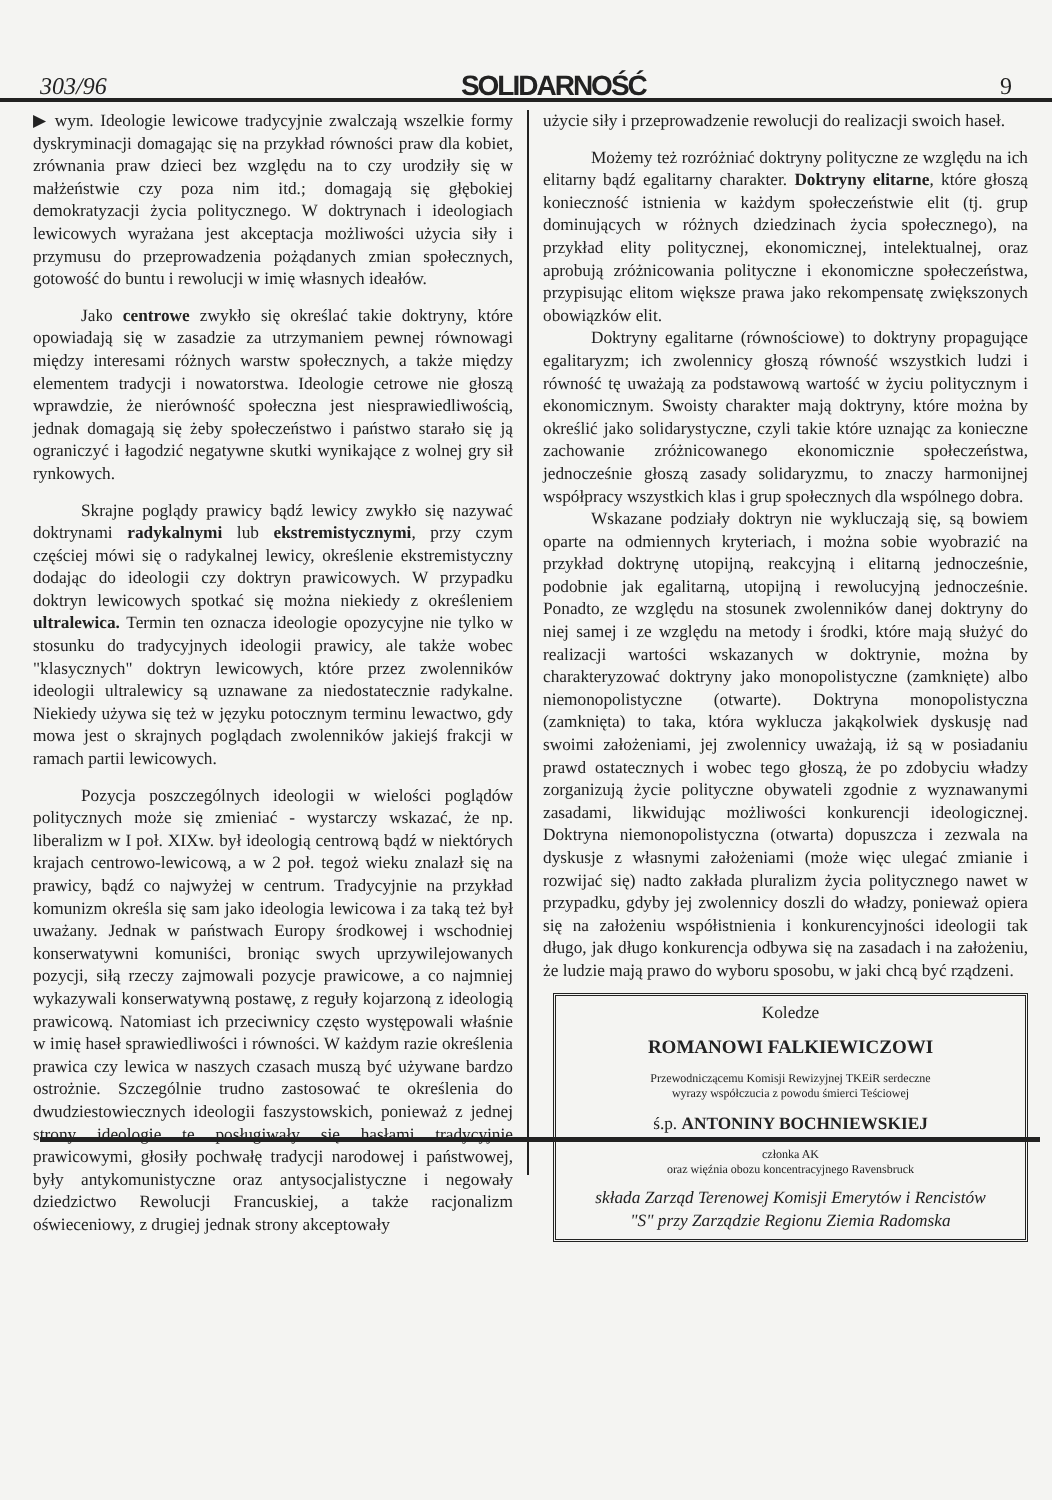303/96 SOLIDARNOŚĆ 9
▶ wym. Ideologie lewicowe tradycyjnie zwalczają wszelkie formy dyskryminacji domagając się na przykład równości praw dla kobiet, zrównania praw dzieci bez względu na to czy urodziły się w małżeństwie czy poza nim itd.; domagają się głębokiej demokratyzacji życia politycznego. W doktrynach i ideologiach lewicowych wyrażana jest akceptacja możliwości użycia siły i przymusu do przeprowadzenia pożądanych zmian społecznych, gotowość do buntu i rewolucji w imię własnych ideałów.
Jako centrowe zwykło się określać takie doktryny, które opowiadają się w zasadzie za utrzymaniem pewnej równowagi między interesami różnych warstw społecznych, a także między elementem tradycji i nowatorstwa. Ideologie cetrowe nie głoszą wprawdzie, że nierówność społeczna jest niesprawiedliwością, jednak domagają się żeby społeczeństwo i państwo starało się ją ograniczyć i łagodzić negatywne skutki wynikające z wolnej gry sił rynkowych.
Skrajne poglądy prawicy bądź lewicy zwykło się nazywać doktrynami radykalnymi lub ekstremistycznymi, przy czym częściej mówi się o radykalnej lewicy, określenie ekstremistyczny dodając do ideologii czy doktryn prawicowych. W przypadku doktryn lewicowych spotkać się można niekiedy z określeniem ultralewica. Termin ten oznacza ideologie opozycyjne nie tylko w stosunku do tradycyjnych ideologii prawicy, ale także wobec "klasycznych" doktryn lewicowych, które przez zwolenników ideologii ultralewicy są uznawane za niedostatecznie radykalne. Niekiedy używa się też w języku potocznym terminu lewactwo, gdy mowa jest o skrajnych poglądach zwolenników jakiejś frakcji w ramach partii lewicowych.
Pozycja poszczególnych ideologii w wielości poglądów politycznych może się zmieniać - wystarczy wskazać, że np. liberalizm w I poł. XIXw. był ideologią centrową bądź w niektórych krajach centrowo-lewicową, a w 2 poł. tegoż wieku znalazł się na prawicy, bądź co najwyżej w centrum. Tradycyjnie na przykład komunizm określa się sam jako ideologia lewicowa i za taką też był uważany. Jednak w państwach Europy środkowej i wschodniej konserwatywni komuniści, broniąc swych uprzywilejowanych pozycji, siłą rzeczy zajmowali pozycje prawicowe, a co najmniej wykazywali konserwatywną postawę, z reguły kojarzoną z ideologią prawicową. Natomiast ich przeciwnicy często występowali właśnie w imię haseł sprawiedliwości i równości. W każdym razie określenia prawica czy lewica w naszych czasach muszą być używane bardzo ostrożnie. Szczególnie trudno zastosować te określenia do dwudziestowiecznych ideologii faszystowskich, ponieważ z jednej strony ideologie te posługiwały się hasłami tradycyjnie prawicowymi, głosiły pochwałę tradycji narodowej i państwowej, były antykomunistyczne oraz antysocjalistyczne i negowały dziedzictwo Rewolucji Francuskiej, a także racjonalizm oświeceniowy, z drugiej jednak strony akceptowały
użycie siły i przeprowadzenie rewolucji do realizacji swoich haseł.
Możemy też rozróżniać doktryny polityczne ze względu na ich elitarny bądź egalitarny charakter. Doktryny elitarne, które głoszą konieczność istnienia w każdym społeczeństwie elit (tj. grup dominujących w różnych dziedzinach życia społecznego), na przykład elity politycznej, ekonomicznej, intelektualnej, oraz aprobują zróżnicowania polityczne i ekonomiczne społeczeństwa, przypisując elitom większe prawa jako rekompensatę zwiększonych obowiązków elit.
Doktryny egalitarne (równościowe) to doktryny propagujące egalitaryzm; ich zwolennicy głoszą równość wszystkich ludzi i równość tę uważają za podstawową wartość w życiu politycznym i ekonomicznym. Swoisty charakter mają doktryny, które można by określić jako solidarystyczne, czyli takie które uznając za konieczne zachowanie zróżnicowanego ekonomicznie społeczeństwa, jednocześnie głoszą zasady solidaryzmu, to znaczy harmonijnej współpracy wszystkich klas i grup społecznych dla wspólnego dobra.
Wskazane podziały doktryn nie wykluczają się, są bowiem oparte na odmiennych kryteriach, i można sobie wyobrazić na przykład doktrynę utopijną, reakcyjną i elitarną jednocześnie, podobnie jak egalitarną, utopijną i rewolucyjną jednocześnie. Ponadto, ze względu na stosunek zwolenników danej doktryny do niej samej i ze względu na metody i środki, które mają służyć do realizacji wartości wskazanych w doktrynie, można by charakteryzować doktryny jako monopolistyczne (zamknięte) albo niemonopolistyczne (otwarte). Doktryna monopolistyczna (zamknięta) to taka, która wyklucza jakąkolwiek dyskusję nad swoimi założeniami, jej zwolennicy uważają, iż są w posiadaniu prawd ostatecznych i wobec tego głoszą, że po zdobyciu władzy zorganizują życie polityczne obywateli zgodnie z wyznawanymi zasadami, likwidując możliwości konkurencji ideologicznej. Doktryna niemonopolistyczna (otwarta) dopuszcza i zezwala na dyskusje z własnymi założeniami (może więc ulegać zmianie i rozwijać się) nadto zakłada pluralizm życia politycznego nawet w przypadku, gdyby jej zwolennicy doszli do władzy, ponieważ opiera się na założeniu współistnienia i konkurencyjności ideologii tak długo, jak długo konkurencja odbywa się na zasadach i na założeniu, że ludzie mają prawo do wyboru sposobu, w jaki chcą być rządzeni.
Koledze
ROMANOWI FALKIEWICZOWI
Przewodniczącemu Komisji Rewizyjnej TKEiR serdeczne
wyrazy współczucia z powodu śmierci Teściowej
ś.p. ANTONINY BOCHNIEWSKIEJ
członka AK
oraz więźnia obozu koncentracyjnego Ravensbruck
składa Zarząd Terenowej Komisji Emerytów i Rencistów
"S" przy Zarządzie Regionu Ziemia Radomska